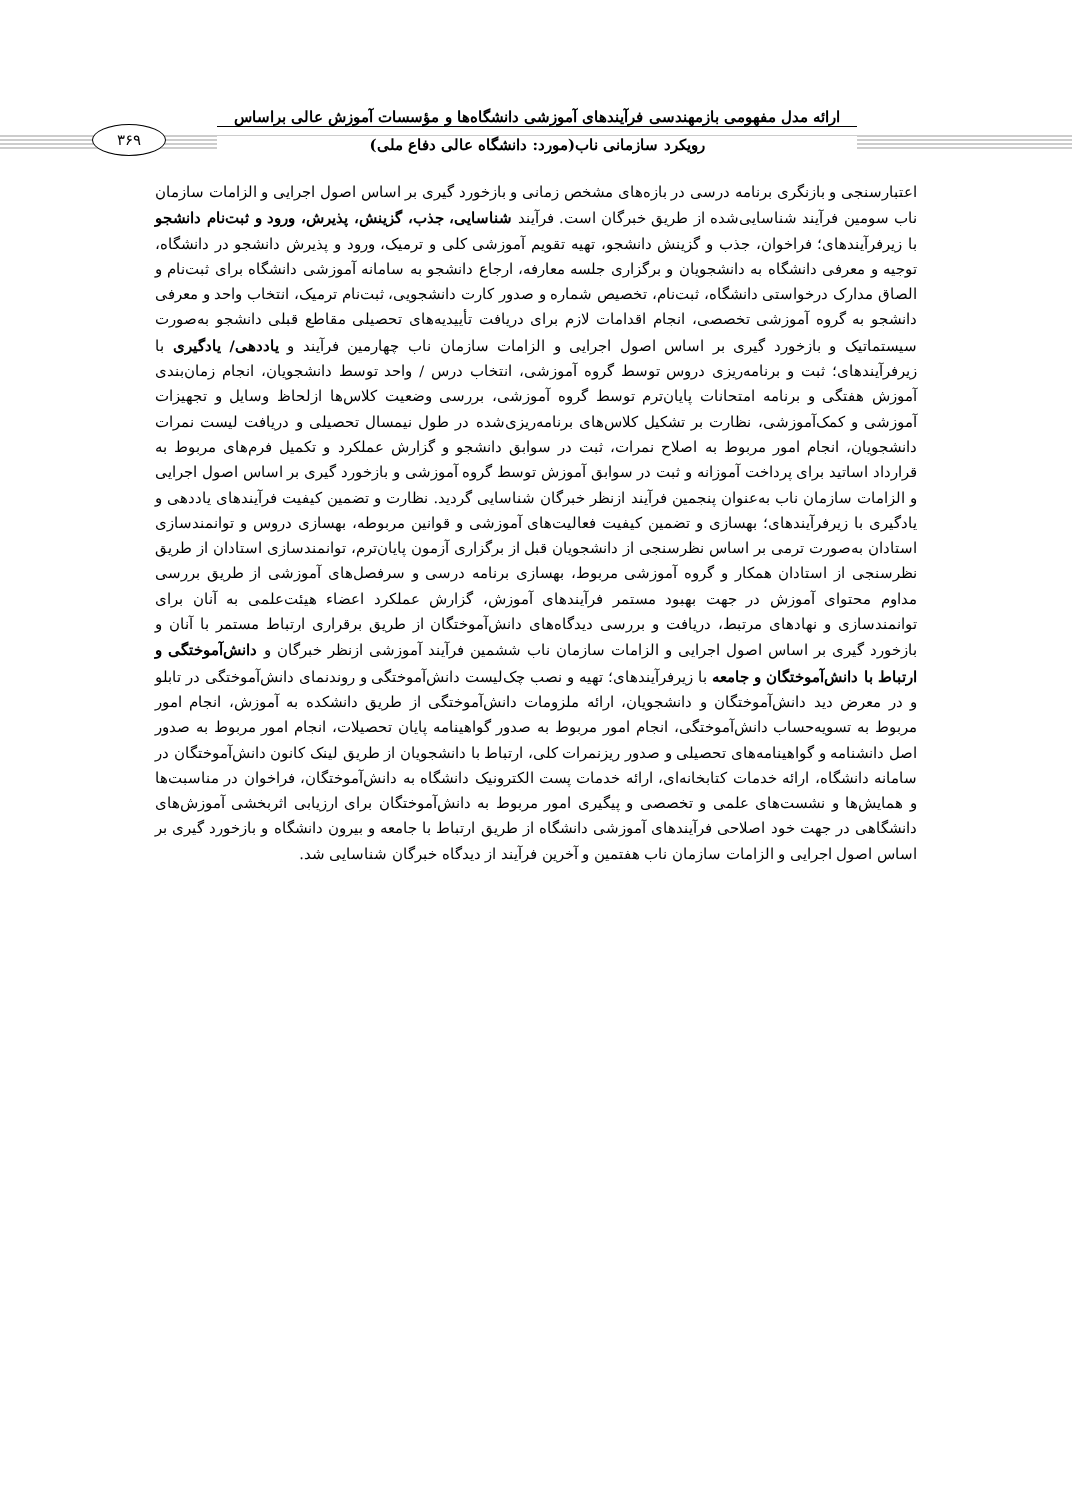ارائه مدل مفهومی بازمهندسی فرآیندهای آموزشی دانشگاه‌ها و مؤسسات آموزش عالی براساس
رویکرد سازمانی ناب(مورد: دانشگاه عالی دفاع ملی)
۳۶۹
اعتبارسنجی و بازنگری برنامه درسی در بازه‌های مشخص زمانی و بازخورد گیری بر اساس اصول اجرایی و الزامات سازمان ناب سومین فرآیند شناسایی‌شده از طریق خبرگان است. فرآیند شناسایی، جذب، گزینش، پذیرش، ورود و ثبت‌نام دانشجو با زیرفرآیندهای؛ فراخوان، جذب و گزینش دانشجو، تهیه تقویم آموزشی کلی و ترمیک، ورود و پذیرش دانشجو در دانشگاه، توجیه و معرفی دانشگاه به دانشجویان و برگزاری جلسه معارفه، ارجاع دانشجو به سامانه آموزشی دانشگاه برای ثبت‌نام و الصاق مدارک درخواستی دانشگاه، ثبت‌نام، تخصیص شماره و صدور کارت دانشجویی، ثبت‌نام ترمیک، انتخاب واحد و معرفی دانشجو به گروه آموزشی تخصصی، انجام اقدامات لازم برای دریافت تأییدیه‌های تحصیلی مقاطع قبلی دانشجو به‌صورت سیستماتیک و بازخورد گیری بر اساس اصول اجرایی و الزامات سازمان ناب چهارمین فرآیند و یاددهی/ یادگیری با زیرفرآیندهای؛ ثبت و برنامه‌ریزی دروس توسط گروه آموزشی، انتخاب درس / واحد توسط دانشجویان، انجام زمان‌بندی آموزش هفتگی و برنامه امتحانات پایان‌ترم توسط گروه آموزشی، بررسی وضعیت کلاس‌ها ازلحاظ وسایل و تجهیزات آموزشی و کمک‌آموزشی، نظارت بر تشکیل کلاس‌های برنامه‌ریزی‌شده در طول نیمسال تحصیلی و دریافت لیست نمرات دانشجویان، انجام امور مربوط به اصلاح نمرات، ثبت در سوابق دانشجو و گزارش عملکرد و تکمیل فرم‌های مربوط به قرارداد اساتید برای پرداخت آموزانه و ثبت در سوابق آموزش توسط گروه آموزشی و بازخورد گیری بر اساس اصول اجرایی و الزامات سازمان ناب به‌عنوان پنجمین فرآیند ازنظر خبرگان شناسایی گردید. نظارت و تضمین کیفیت فرآیندهای یاددهی و یادگیری با زیرفرآیندهای؛ بهسازی و تضمین کیفیت فعالیت‌های آموزشی و قوانین مربوطه، بهسازی دروس و توانمندسازی استادان به‌صورت ترمی بر اساس نظرسنجی از دانشجویان قبل از برگزاری آزمون پایان‌ترم، توانمندسازی استادان از طریق نظرسنجی از استادان همکار و گروه آموزشی مربوط، بهسازی برنامه درسی و سرفصل‌های آموزشی از طریق بررسی مداوم محتوای آموزش در جهت بهبود مستمر فرآیندهای آموزش، گزارش عملکرد اعضاء هیئت‌علمی به آنان برای توانمندسازی و نهادهای مرتبط، دریافت و بررسی دیدگاه‌های دانش‌آموختگان از طریق برقراری ارتباط مستمر با آنان و بازخورد گیری بر اساس اصول اجرایی و الزامات سازمان ناب ششمین فرآیند آموزشی ازنظر خبرگان و دانش‌آموختگی و ارتباط با دانش‌آموختگان و جامعه با زیرفرآیندهای؛ تهیه و نصب چک‌لیست دانش‌آموختگی و روندنمای دانش‌آموختگی در تابلو و در معرض دید دانش‌آموختگان و دانشجویان، ارائه ملزومات دانش‌آموختگی از طریق دانشکده به آموزش، انجام امور مربوط به تسویه‌حساب دانش‌آموختگی، انجام امور مربوط به صدور گواهینامه پایان تحصیلات، انجام امور مربوط به صدور اصل دانشنامه و گواهینامه‌های تحصیلی و صدور ریزنمرات کلی، ارتباط با دانشجویان از طریق لینک کانون دانش‌آموختگان در سامانه دانشگاه، ارائه خدمات کتابخانه‌ای، ارائه خدمات پست الکترونیک دانشگاه به دانش‌آموختگان، فراخوان در مناسبت‌ها و همایش‌ها و نشست‌های علمی و تخصصی و پیگیری امور مربوط به دانش‌آموختگان برای ارزیابی اثربخشی آموزش‌های دانشگاهی در جهت خود اصلاحی فرآیندهای آموزشی دانشگاه از طریق ارتباط با جامعه و بیرون دانشگاه و بازخورد گیری بر اساس اصول اجرایی و الزامات سازمان ناب هفتمین و آخرین فرآیند از دیدگاه خبرگان شناسایی شد.